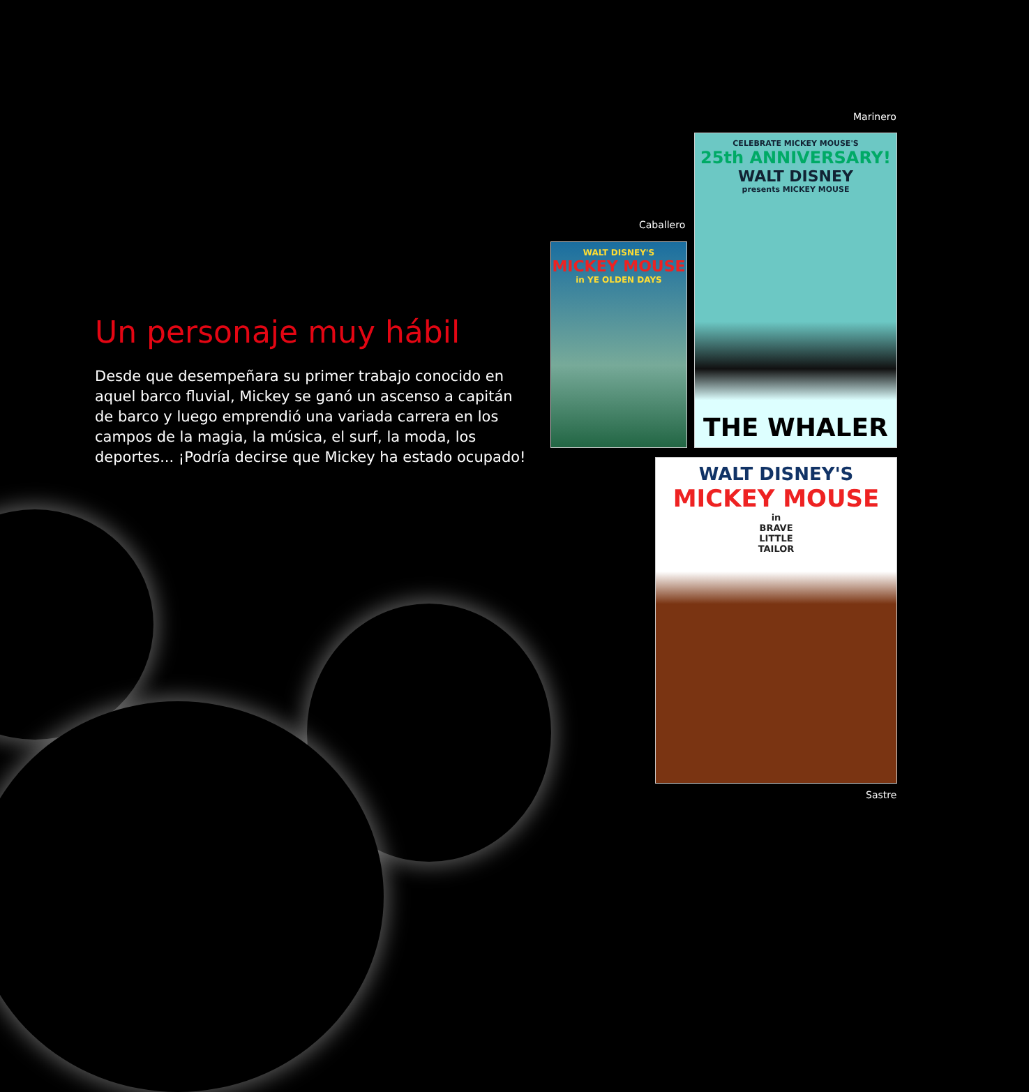Un personaje muy hábil
Desde que desempeñara su primer trabajo conocido en aquel barco fluvial, Mickey se ganó un ascenso a capitán de barco y luego emprendió una variada carrera en los campos de la magia, la música, el surf, la moda, los deportes... ¡Podría decirse que Mickey ha estado ocupado!
Marinero
CELEBRATE MICKEY MOUSE'S
25th ANNIVERSARY!
WALT DISNEY
presents MICKEY MOUSE
THE WHALER
Caballero
WALT DISNEY'S
MICKEY MOUSE
in YE OLDEN DAYS
WALT DISNEY'S
MICKEY MOUSE
in
BRAVE
LITTLE
TAILOR
Sastre